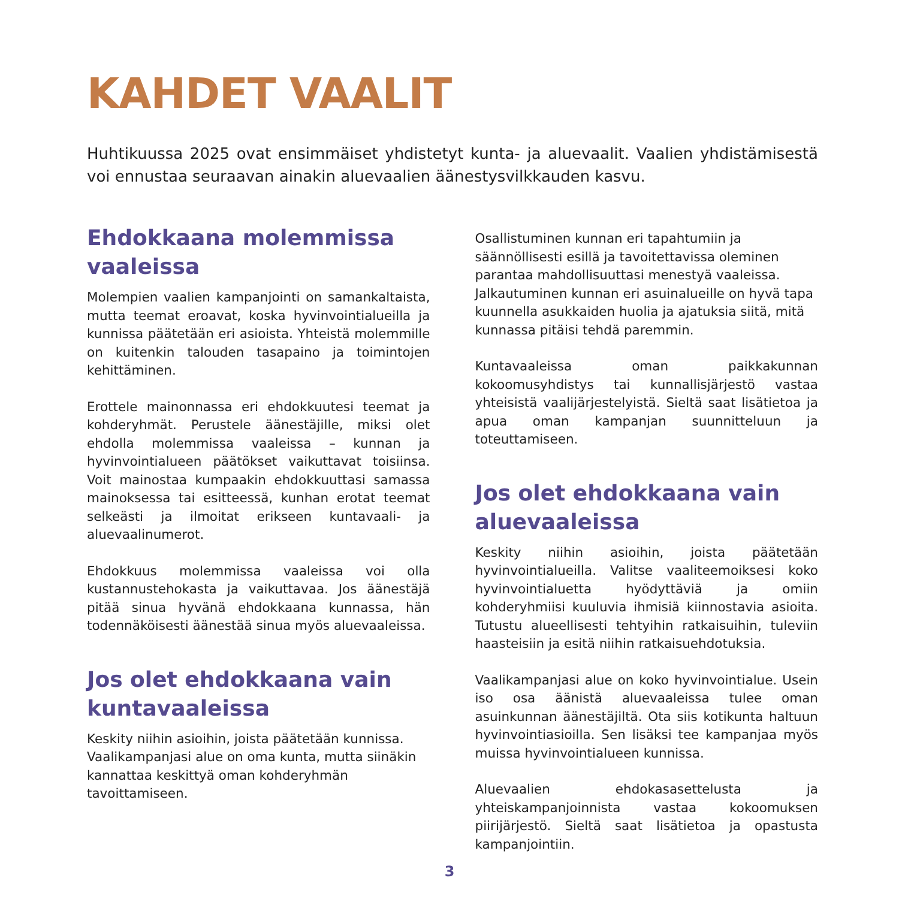KAHDET VAALIT
Huhtikuussa 2025 ovat ensimmäiset yhdistetyt kunta- ja aluevaalit. Vaalien yhdistämisestä voi ennustaa seuraavan ainakin aluevaalien äänestysvilkkauden kasvu.
Ehdokkaana molemmissa vaaleissa
Molempien vaalien kampanjointi on samankaltaista, mutta teemat eroavat, koska hyvinvointialueilla ja kunnissa päätetään eri asioista. Yhteistä molemmille on kuitenkin talouden tasapaino ja toimintojen kehittäminen.
Erottele mainonnassa eri ehdokkuutesi teemat ja kohderyhmät. Perustele äänestäjille, miksi olet ehdolla molemmissa vaaleissa – kunnan ja hyvinvointialueen päätökset vaikuttavat toisiinsa. Voit mainostaa kumpaakin ehdokkuuttasi samassa mainoksessa tai esitteessä, kunhan erotat teemat selkeästi ja ilmoitat erikseen kuntavaali- ja aluevaalinumerot.
Ehdokkuus molemmissa vaaleissa voi olla kustannustehokasta ja vaikuttavaa. Jos äänestäjä pitää sinua hyvänä ehdokkaana kunnassa, hän todennäköisesti äänestää sinua myös aluevaaleissa.
Jos olet ehdokkaana vain kuntavaaleissa
Keskity niihin asioihin, joista päätetään kunnissa. Vaalikampanjasi alue on oma kunta, mutta siinäkin kannattaa keskittyä oman kohderyhmän tavoittamiseen.
Osallistuminen kunnan eri tapahtumiin ja säännöllisesti esillä ja tavoitettavissa oleminen parantaa mahdollisuuttasi menestyä vaaleissa. Jalkautuminen kunnan eri asuinalueille on hyvä tapa kuunnella asukkaiden huolia ja ajatuksia siitä, mitä kunnassa pitäisi tehdä paremmin.
Kuntavaaleissa oman paikkakunnan kokoomusyhdistys tai kunnallisjärjestö vastaa yhteisistä vaalijärjestelyistä. Sieltä saat lisätietoa ja apua oman kampanjan suunnitteluun ja toteuttamiseen.
Jos olet ehdokkaana vain aluevaaleissa
Keskity niihin asioihin, joista päätetään hyvinvointialueilla. Valitse vaaliteemoiksesi koko hyvinvointialuetta hyödyttäviä ja omiin kohderyhmiisi kuuluvia ihmisiä kiinnostavia asioita. Tutustu alueellisesti tehtyihin ratkaisuihin, tuleviin haasteisiin ja esitä niihin ratkaisuehdotuksia.
Vaalikampanjasi alue on koko hyvinvointialue. Usein iso osa äänistä aluevaaleissa tulee oman asuinkunnan äänestäjiltä. Ota siis kotikunta haltuun hyvinvointiasioilla. Sen lisäksi tee kampanjaa myös muissa hyvinvointialueen kunnissa.
Aluevaalien ehdokasasettelusta ja yhteiskampanjoinnista vastaa kokoomuksen piirijärjestö. Sieltä saat lisätietoa ja opastusta kampanjointiin.
3